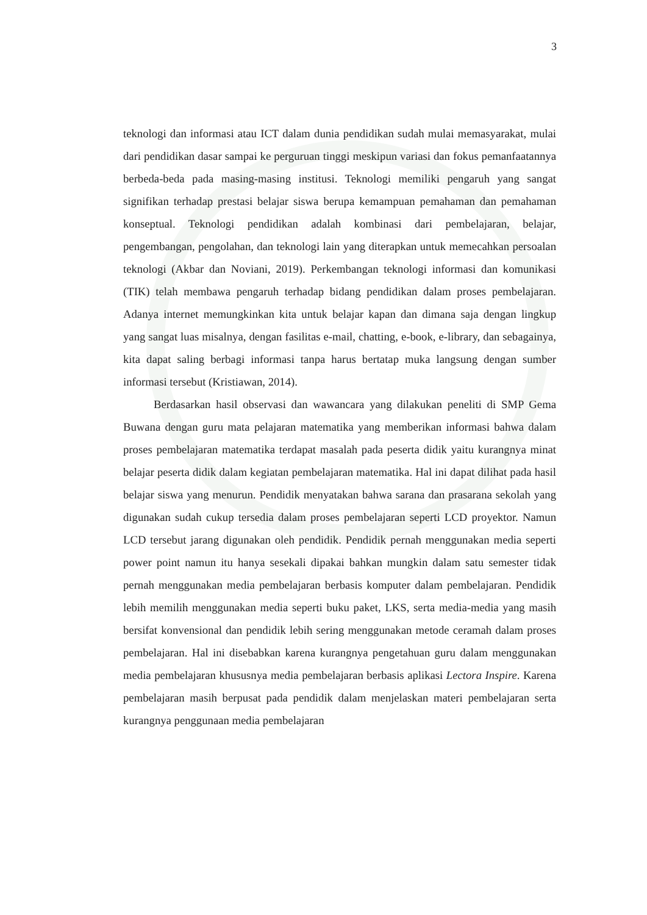3
teknologi dan informasi atau ICT dalam dunia pendidikan sudah mulai memasyarakat, mulai dari pendidikan dasar sampai ke perguruan tinggi meskipun variasi dan fokus pemanfaatannya berbeda-beda pada masing-masing institusi. Teknologi memiliki pengaruh yang sangat signifikan terhadap prestasi belajar siswa berupa kemampuan pemahaman dan pemahaman konseptual. Teknologi pendidikan adalah kombinasi dari pembelajaran, belajar, pengembangan, pengolahan, dan teknologi lain yang diterapkan untuk memecahkan persoalan teknologi (Akbar dan Noviani, 2019). Perkembangan teknologi informasi dan komunikasi (TIK) telah membawa pengaruh terhadap bidang pendidikan dalam proses pembelajaran. Adanya internet memungkinkan kita untuk belajar kapan dan dimana saja dengan lingkup yang sangat luas misalnya, dengan fasilitas e-mail, chatting, e-book, e-library, dan sebagainya, kita dapat saling berbagi informasi tanpa harus bertatap muka langsung dengan sumber informasi tersebut (Kristiawan, 2014).
Berdasarkan hasil observasi dan wawancara yang dilakukan peneliti di SMP Gema Buwana dengan guru mata pelajaran matematika yang memberikan informasi bahwa dalam proses pembelajaran matematika terdapat masalah pada peserta didik yaitu kurangnya minat belajar peserta didik dalam kegiatan pembelajaran matematika. Hal ini dapat dilihat pada hasil belajar siswa yang menurun. Pendidik menyatakan bahwa sarana dan prasarana sekolah yang digunakan sudah cukup tersedia dalam proses pembelajaran seperti LCD proyektor. Namun LCD tersebut jarang digunakan oleh pendidik. Pendidik pernah menggunakan media seperti power point namun itu hanya sesekali dipakai bahkan mungkin dalam satu semester tidak pernah menggunakan media pembelajaran berbasis komputer dalam pembelajaran. Pendidik lebih memilih menggunakan media seperti buku paket, LKS, serta media-media yang masih bersifat konvensional dan pendidik lebih sering menggunakan metode ceramah dalam proses pembelajaran. Hal ini disebabkan karena kurangnya pengetahuan guru dalam menggunakan media pembelajaran khususnya media pembelajaran berbasis aplikasi Lectora Inspire. Karena pembelajaran masih berpusat pada pendidik dalam menjelaskan materi pembelajaran serta kurangnya penggunaan media pembelajaran